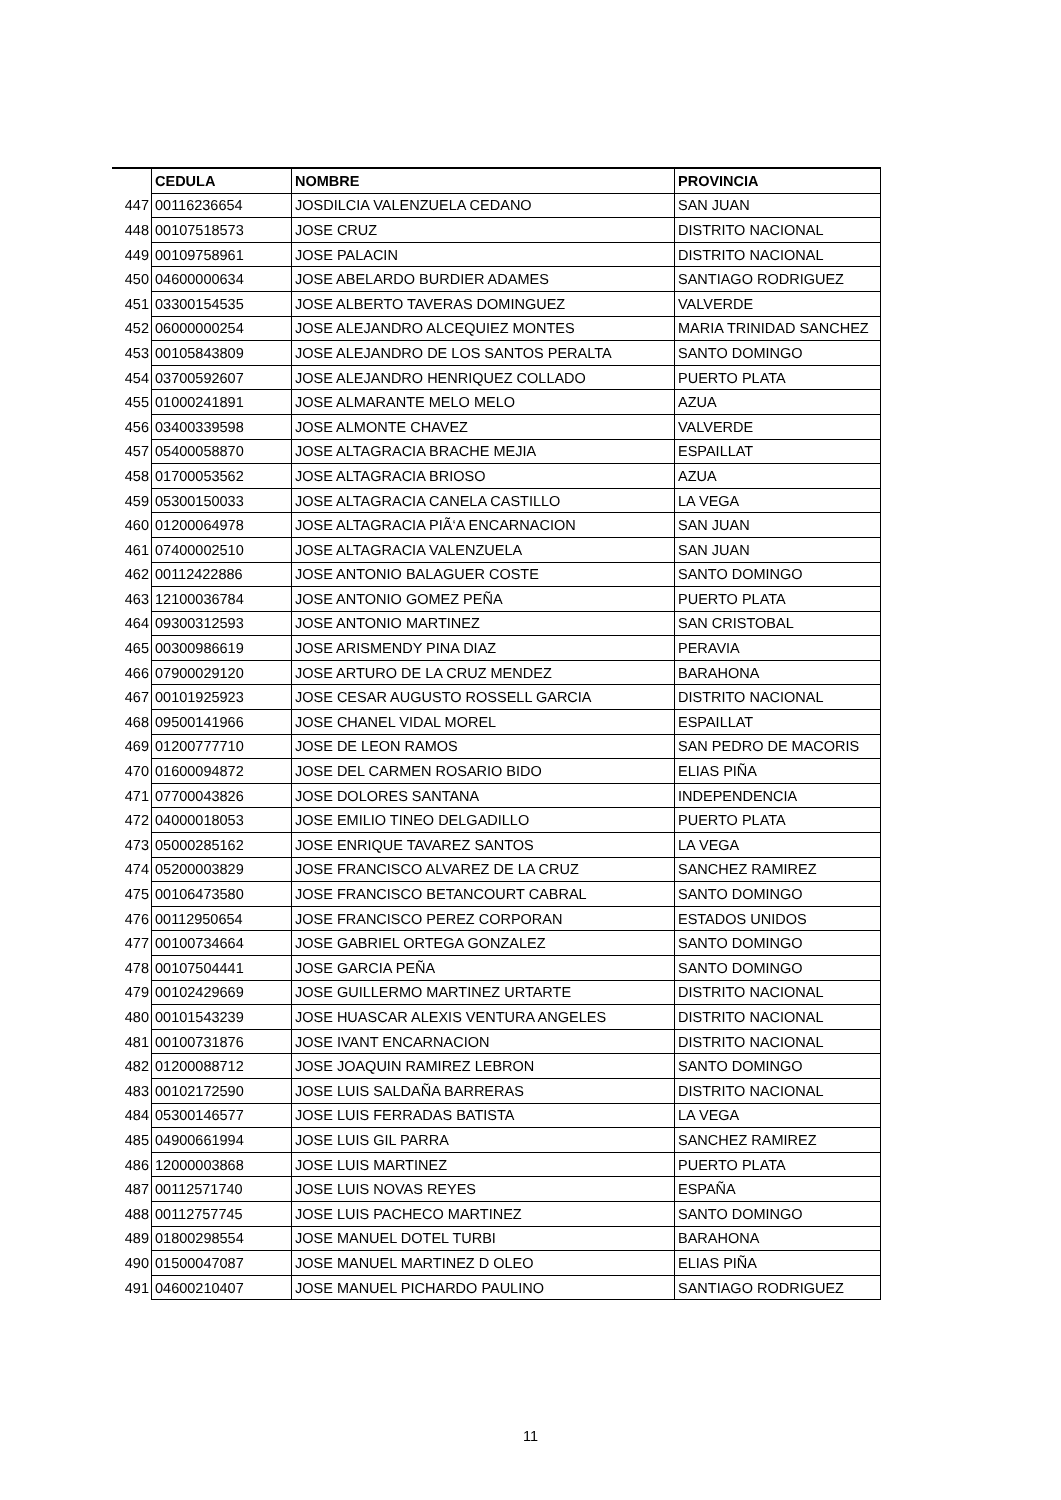| | CEDULA | NOMBRE | PROVINCIA |
| 447 | 00116236654 | JOSDILCIA VALENZUELA CEDANO | SAN JUAN |
| 448 | 00107518573 | JOSE CRUZ | DISTRITO NACIONAL |
| 449 | 00109758961 | JOSE PALACIN | DISTRITO NACIONAL |
| 450 | 04600000634 | JOSE ABELARDO BURDIER ADAMES | SANTIAGO RODRIGUEZ |
| 451 | 03300154535 | JOSE ALBERTO TAVERAS DOMINGUEZ | VALVERDE |
| 452 | 06000000254 | JOSE ALEJANDRO ALCEQUIEZ MONTES | MARIA TRINIDAD SANCHEZ |
| 453 | 00105843809 | JOSE ALEJANDRO DE LOS SANTOS PERALTA | SANTO DOMINGO |
| 454 | 03700592607 | JOSE ALEJANDRO HENRIQUEZ COLLADO | PUERTO PLATA |
| 455 | 01000241891 | JOSE ALMARANTE MELO MELO | AZUA |
| 456 | 03400339598 | JOSE ALMONTE CHAVEZ | VALVERDE |
| 457 | 05400058870 | JOSE ALTAGRACIA BRACHE MEJIA | ESPAILLAT |
| 458 | 01700053562 | JOSE ALTAGRACIA BRIOSO | AZUA |
| 459 | 05300150033 | JOSE ALTAGRACIA CANELA CASTILLO | LA VEGA |
| 460 | 01200064978 | JOSE ALTAGRACIA PIÃ‘A ENCARNACION | SAN JUAN |
| 461 | 07400002510 | JOSE ALTAGRACIA VALENZUELA | SAN JUAN |
| 462 | 00112422886 | JOSE ANTONIO BALAGUER COSTE | SANTO DOMINGO |
| 463 | 12100036784 | JOSE ANTONIO GOMEZ PEÑA | PUERTO PLATA |
| 464 | 09300312593 | JOSE ANTONIO MARTINEZ | SAN CRISTOBAL |
| 465 | 00300986619 | JOSE ARISMENDY PINA DIAZ | PERAVIA |
| 466 | 07900029120 | JOSE ARTURO DE LA CRUZ MENDEZ | BARAHONA |
| 467 | 00101925923 | JOSE CESAR AUGUSTO ROSSELL GARCIA | DISTRITO NACIONAL |
| 468 | 09500141966 | JOSE CHANEL VIDAL MOREL | ESPAILLAT |
| 469 | 01200777710 | JOSE DE LEON RAMOS | SAN PEDRO DE MACORIS |
| 470 | 01600094872 | JOSE DEL CARMEN ROSARIO BIDO | ELIAS PIÑA |
| 471 | 07700043826 | JOSE DOLORES SANTANA | INDEPENDENCIA |
| 472 | 04000018053 | JOSE EMILIO TINEO DELGADILLO | PUERTO PLATA |
| 473 | 05000285162 | JOSE ENRIQUE TAVAREZ SANTOS | LA VEGA |
| 474 | 05200003829 | JOSE FRANCISCO ALVAREZ DE LA CRUZ | SANCHEZ RAMIREZ |
| 475 | 00106473580 | JOSE FRANCISCO BETANCOURT CABRAL | SANTO DOMINGO |
| 476 | 00112950654 | JOSE FRANCISCO PEREZ CORPORAN | ESTADOS UNIDOS |
| 477 | 00100734664 | JOSE GABRIEL ORTEGA GONZALEZ | SANTO DOMINGO |
| 478 | 00107504441 | JOSE GARCIA PEÑA | SANTO DOMINGO |
| 479 | 00102429669 | JOSE GUILLERMO MARTINEZ URTARTE | DISTRITO NACIONAL |
| 480 | 00101543239 | JOSE HUASCAR ALEXIS VENTURA ANGELES | DISTRITO NACIONAL |
| 481 | 00100731876 | JOSE IVANT ENCARNACION | DISTRITO NACIONAL |
| 482 | 01200088712 | JOSE JOAQUIN RAMIREZ LEBRON | SANTO DOMINGO |
| 483 | 00102172590 | JOSE LUIS SALDAÑA BARRERAS | DISTRITO NACIONAL |
| 484 | 05300146577 | JOSE LUIS FERRADAS BATISTA | LA VEGA |
| 485 | 04900661994 | JOSE LUIS GIL PARRA | SANCHEZ RAMIREZ |
| 486 | 12000003868 | JOSE LUIS MARTINEZ | PUERTO PLATA |
| 487 | 00112571740 | JOSE LUIS NOVAS REYES | ESPAÑA |
| 488 | 00112757745 | JOSE LUIS PACHECO MARTINEZ | SANTO DOMINGO |
| 489 | 01800298554 | JOSE MANUEL DOTEL TURBI | BARAHONA |
| 490 | 01500047087 | JOSE MANUEL MARTINEZ D OLEO | ELIAS PIÑA |
| 491 | 04600210407 | JOSE MANUEL PICHARDO PAULINO | SANTIAGO RODRIGUEZ |
11